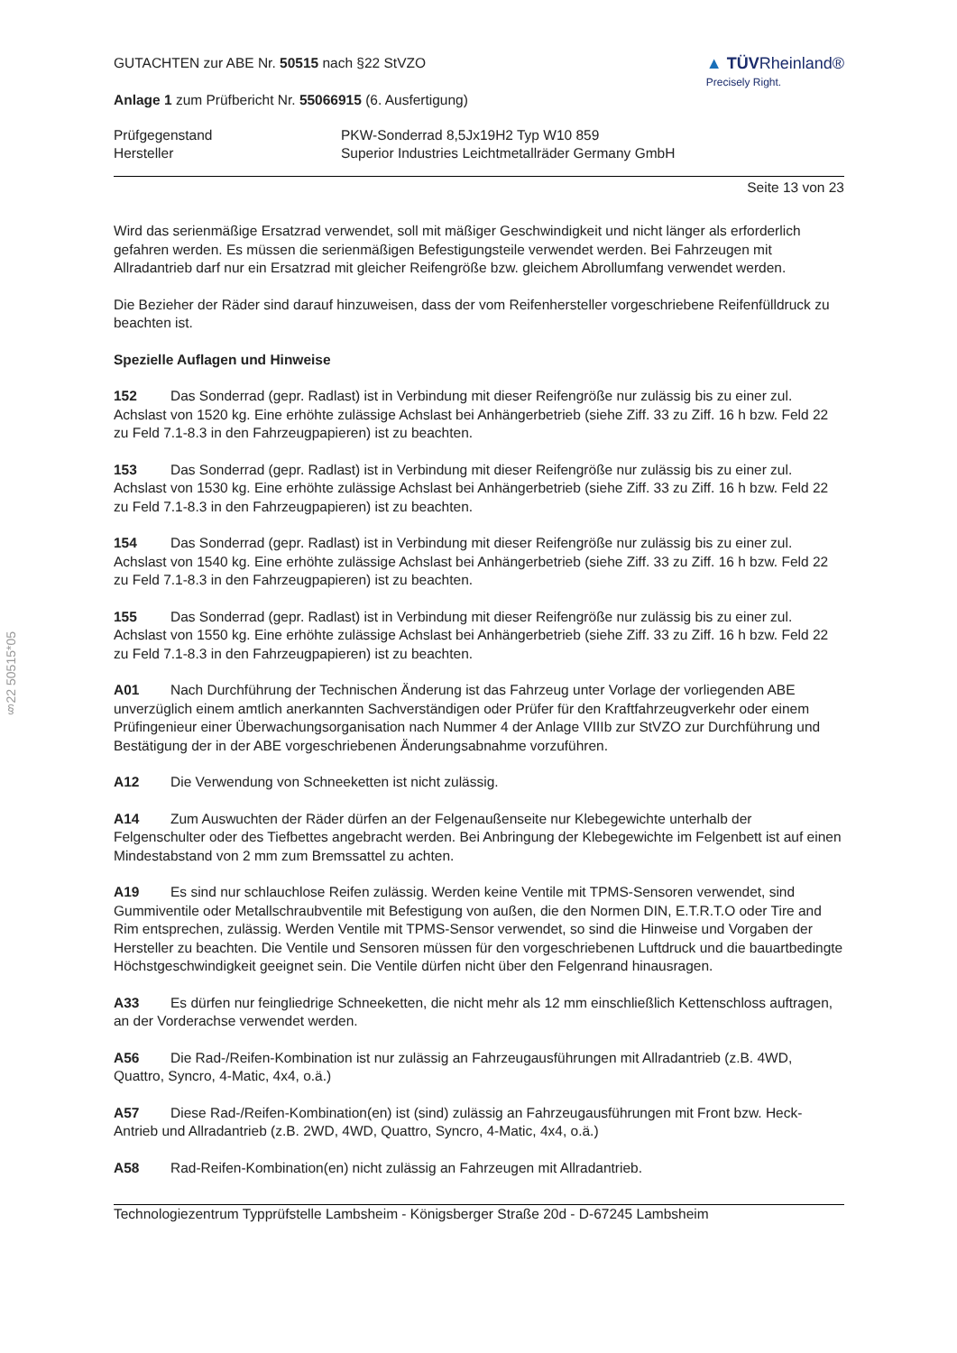§22 50515*05
GUTACHTEN zur ABE Nr. 50515 nach §22 StVZO
Anlage 1 zum Prüfbericht Nr. 55066915 (6. Ausfertigung)
▲ TÜVRheinland®
Precisely Right.
| Prüfgegenstand | PKW-Sonderrad 8,5Jx19H2 Typ W10 859 |
| Hersteller | Superior Industries Leichtmetallräder Germany GmbH |
Seite 13 von 23
Wird das serienmäßige Ersatzrad verwendet, soll mit mäßiger Geschwindigkeit und nicht länger als erforderlich gefahren werden. Es müssen die serienmäßigen Befestigungsteile verwendet werden. Bei Fahrzeugen mit Allradantrieb darf nur ein Ersatzrad mit gleicher Reifengröße bzw. gleichem Abrollumfang verwendet werden.
Die Bezieher der Räder sind darauf hinzuweisen, dass der vom Reifenhersteller vorgeschriebene Reifenfülldruck zu beachten ist.
Spezielle Auflagen und Hinweise
152 Das Sonderrad (gepr. Radlast) ist in Verbindung mit dieser Reifengröße nur zulässig bis zu einer zul. Achslast von 1520 kg. Eine erhöhte zulässige Achslast bei Anhängerbetrieb (siehe Ziff. 33 zu Ziff. 16 h bzw. Feld 22 zu Feld 7.1-8.3 in den Fahrzeugpapieren) ist zu beachten.
153 Das Sonderrad (gepr. Radlast) ist in Verbindung mit dieser Reifengröße nur zulässig bis zu einer zul. Achslast von 1530 kg. Eine erhöhte zulässige Achslast bei Anhängerbetrieb (siehe Ziff. 33 zu Ziff. 16 h bzw. Feld 22 zu Feld 7.1-8.3 in den Fahrzeugpapieren) ist zu beachten.
154 Das Sonderrad (gepr. Radlast) ist in Verbindung mit dieser Reifengröße nur zulässig bis zu einer zul. Achslast von 1540 kg. Eine erhöhte zulässige Achslast bei Anhängerbetrieb (siehe Ziff. 33 zu Ziff. 16 h bzw. Feld 22 zu Feld 7.1-8.3 in den Fahrzeugpapieren) ist zu beachten.
155 Das Sonderrad (gepr. Radlast) ist in Verbindung mit dieser Reifengröße nur zulässig bis zu einer zul. Achslast von 1550 kg. Eine erhöhte zulässige Achslast bei Anhängerbetrieb (siehe Ziff. 33 zu Ziff. 16 h bzw. Feld 22 zu Feld 7.1-8.3 in den Fahrzeugpapieren) ist zu beachten.
A01 Nach Durchführung der Technischen Änderung ist das Fahrzeug unter Vorlage der vorliegenden ABE unverzüglich einem amtlich anerkannten Sachverständigen oder Prüfer für den Kraftfahrzeugverkehr oder einem Prüfingenieur einer Überwachungsorganisation nach Nummer 4 der Anlage VIIIb zur StVZO zur Durchführung und Bestätigung der in der ABE vorgeschriebenen Änderungsabnahme vorzuführen.
A12 Die Verwendung von Schneeketten ist nicht zulässig.
A14 Zum Auswuchten der Räder dürfen an der Felgenaußenseite nur Klebegewichte unterhalb der Felgenschulter oder des Tiefbettes angebracht werden. Bei Anbringung der Klebegewichte im Felgenbett ist auf einen Mindestabstand von 2 mm zum Bremssattel zu achten.
A19 Es sind nur schlauchlose Reifen zulässig. Werden keine Ventile mit TPMS-Sensoren verwendet, sind Gummiventile oder Metallschraubventile mit Befestigung von außen, die den Normen DIN, E.T.R.T.O oder Tire and Rim entsprechen, zulässig. Werden Ventile mit TPMS-Sensor verwendet, so sind die Hinweise und Vorgaben der Hersteller zu beachten. Die Ventile und Sensoren müssen für den vorgeschriebenen Luftdruck und die bauartbedingte Höchstgeschwindigkeit geeignet sein. Die Ventile dürfen nicht über den Felgenrand hinausragen.
A33 Es dürfen nur feingliedrige Schneeketten, die nicht mehr als 12 mm einschließlich Kettenschloss auftragen, an der Vorderachse verwendet werden.
A56 Die Rad-/Reifen-Kombination ist nur zulässig an Fahrzeugausführungen mit Allradantrieb (z.B. 4WD, Quattro, Syncro, 4-Matic, 4x4, o.ä.)
A57 Diese Rad-/Reifen-Kombination(en) ist (sind) zulässig an Fahrzeugausführungen mit Front bzw. Heck-Antrieb und Allradantrieb (z.B. 2WD, 4WD, Quattro, Syncro, 4-Matic, 4x4, o.ä.)
A58 Rad-Reifen-Kombination(en) nicht zulässig an Fahrzeugen mit Allradantrieb.
Technologiezentrum Typprüfstelle Lambsheim - Königsberger Straße 20d - D-67245 Lambsheim